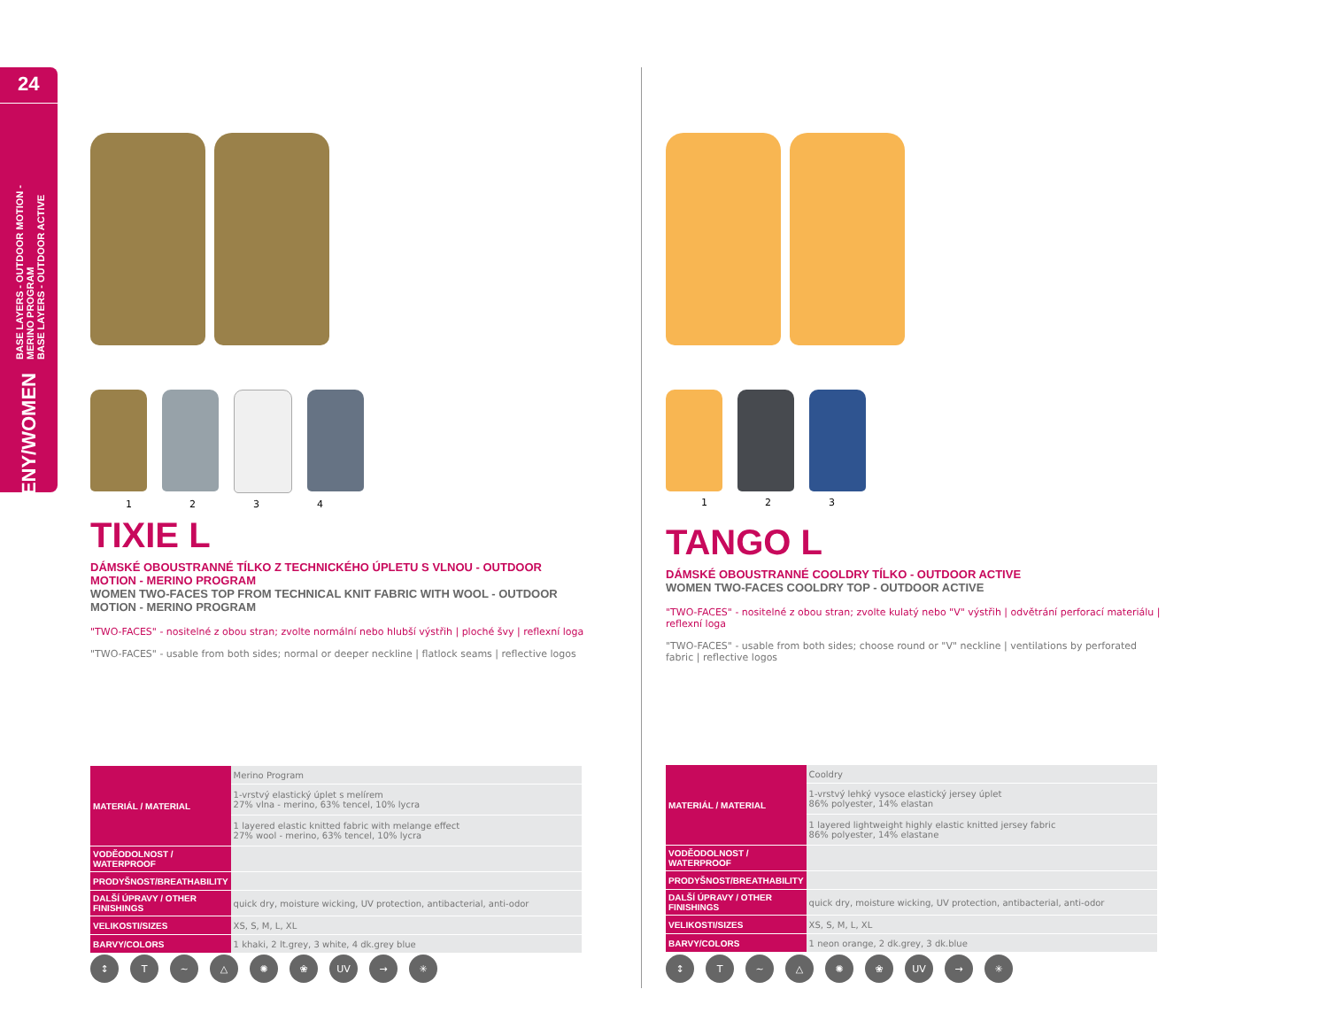24
BASE LAYERS - OUTDOOR MOTION - MERINO PROGRAM
BASE LAYERS - OUTDOOR ACTIVE
ŽENY/WOMEN
1234
TIXIE L
DÁMSKÉ OBOUSTRANNÉ TÍLKO Z TECHNICKÉHO ÚPLETU S VLNOU - OUTDOOR MOTION - MERINO PROGRAM
WOMEN TWO-FACES TOP FROM TECHNICAL KNIT FABRIC WITH WOOL - OUTDOOR MOTION - MERINO PROGRAM
"TWO-FACES" - nositelné z obou stran; zvolte normální nebo hlubší výstřih | ploché švy | reflexní loga
"TWO-FACES" - usable from both sides; normal or deeper neckline | flatlock seams | reflective logos
| MATERIÁL / MATERIAL | Merino Program |
| | 1-vrstvý elastický úplet s melírem 27% vlna - merino, 63% tencel, 10% lycra |
| | 1 layered elastic knitted fabric with melange effect 27% wool - merino, 63% tencel, 10% lycra |
| VODĚODOLNOST / WATERPROOF | |
| PRODYŠNOST/BREATHABILITY | |
| DALŠÍ ÚPRAVY / OTHER FINISHINGS | quick dry, moisture wicking, UV protection, antibacterial, anti-odor |
| VELIKOSTI/SIZES | XS, S, M, L, XL |
| BARVY/COLORS | 1 khaki, 2 lt.grey, 3 white, 4 dk.grey blue |
↕ T ~ △ ✺ ❀ UV → ✳
123
TANGO L
DÁMSKÉ OBOUSTRANNÉ COOLDRY TÍLKO - OUTDOOR ACTIVE
WOMEN TWO-FACES COOLDRY TOP - OUTDOOR ACTIVE
"TWO-FACES" - nositelné z obou stran; zvolte kulatý nebo "V" výstřih | odvětrání perforací materiálu | reflexní loga
"TWO-FACES" - usable from both sides; choose round or "V" neckline | ventilations by perforated fabric | reflective logos
| MATERIÁL / MATERIAL | Cooldry |
| | 1-vrstvý lehký vysoce elastický jersey úplet 86% polyester, 14% elastan |
| | 1 layered lightweight highly elastic knitted jersey fabric 86% polyester, 14% elastane |
| VODĚODOLNOST / WATERPROOF | |
| PRODYŠNOST/BREATHABILITY | |
| DALŠÍ ÚPRAVY / OTHER FINISHINGS | quick dry, moisture wicking, UV protection, antibacterial, anti-odor |
| VELIKOSTI/SIZES | XS, S, M, L, XL |
| BARVY/COLORS | 1 neon orange, 2 dk.grey, 3 dk.blue |
↕ T ~ △ ✺ ❀ UV → ✳